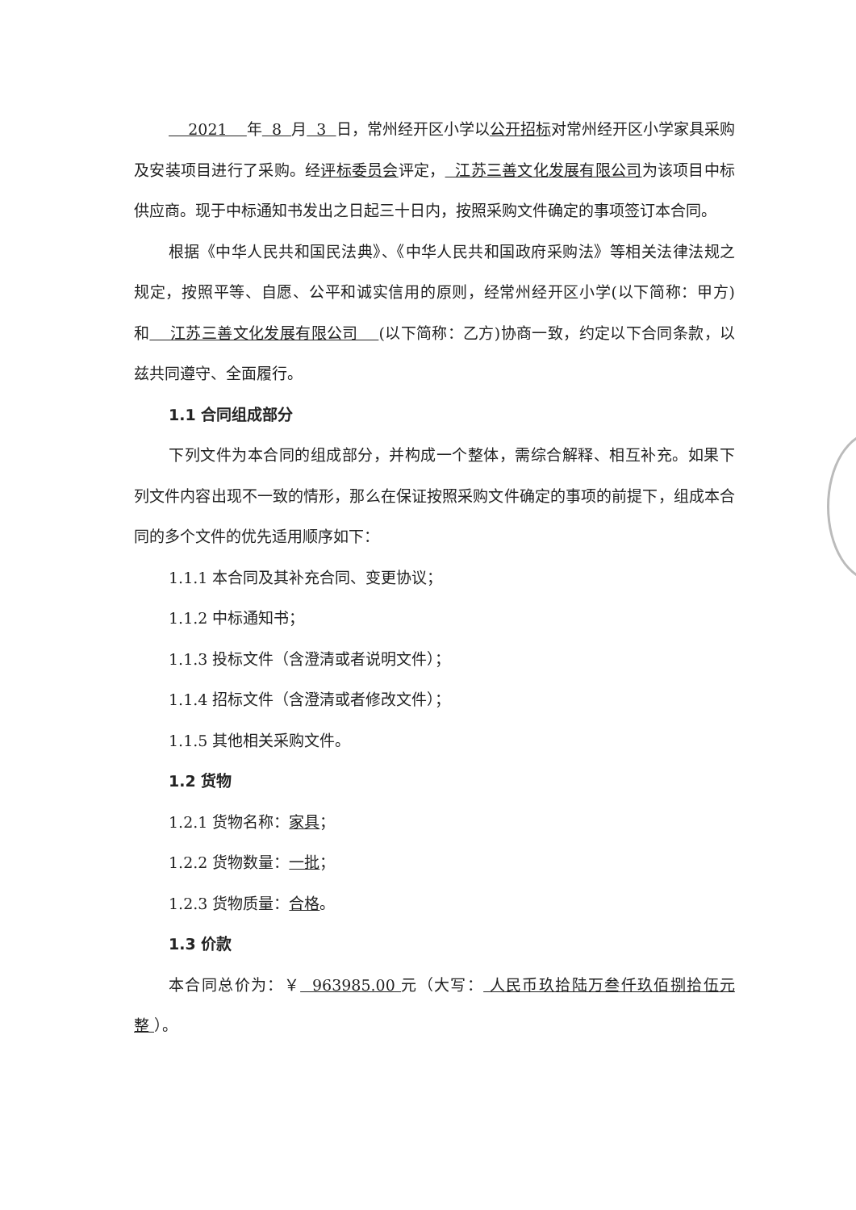2021 年 8 月 3 日，常州经开区小学以公开招标对常州经开区小学家具采购及安装项目进行了采购。经评标委员会评定， 江苏三善文化发展有限公司为该项目中标供应商。现于中标通知书发出之日起三十日内，按照采购文件确定的事项签订本合同。
根据《中华人民共和国民法典》、《中华人民共和国政府采购法》等相关法律法规之规定，按照平等、自愿、公平和诚实信用的原则，经常州经开区小学(以下简称：甲方)和 江苏三善文化发展有限公司 (以下简称：乙方)协商一致，约定以下合同条款，以兹共同遵守、全面履行。
1.1 合同组成部分
下列文件为本合同的组成部分，并构成一个整体，需综合解释、相互补充。如果下列文件内容出现不一致的情形，那么在保证按照采购文件确定的事项的前提下，组成本合同的多个文件的优先适用顺序如下：
1.1.1 本合同及其补充合同、变更协议；
1.1.2 中标通知书；
1.1.3 投标文件（含澄清或者说明文件）；
1.1.4 招标文件（含澄清或者修改文件）；
1.1.5 其他相关采购文件。
1.2 货物
1.2.1 货物名称：家具；
1.2.2 货物数量：一批；
1.2.3 货物质量：合格。
1.3 价款
本合同总价为：￥ 963985.00 元（大写： 人民币玖拾陆万叁仟玖佰捌拾伍元整 ）。